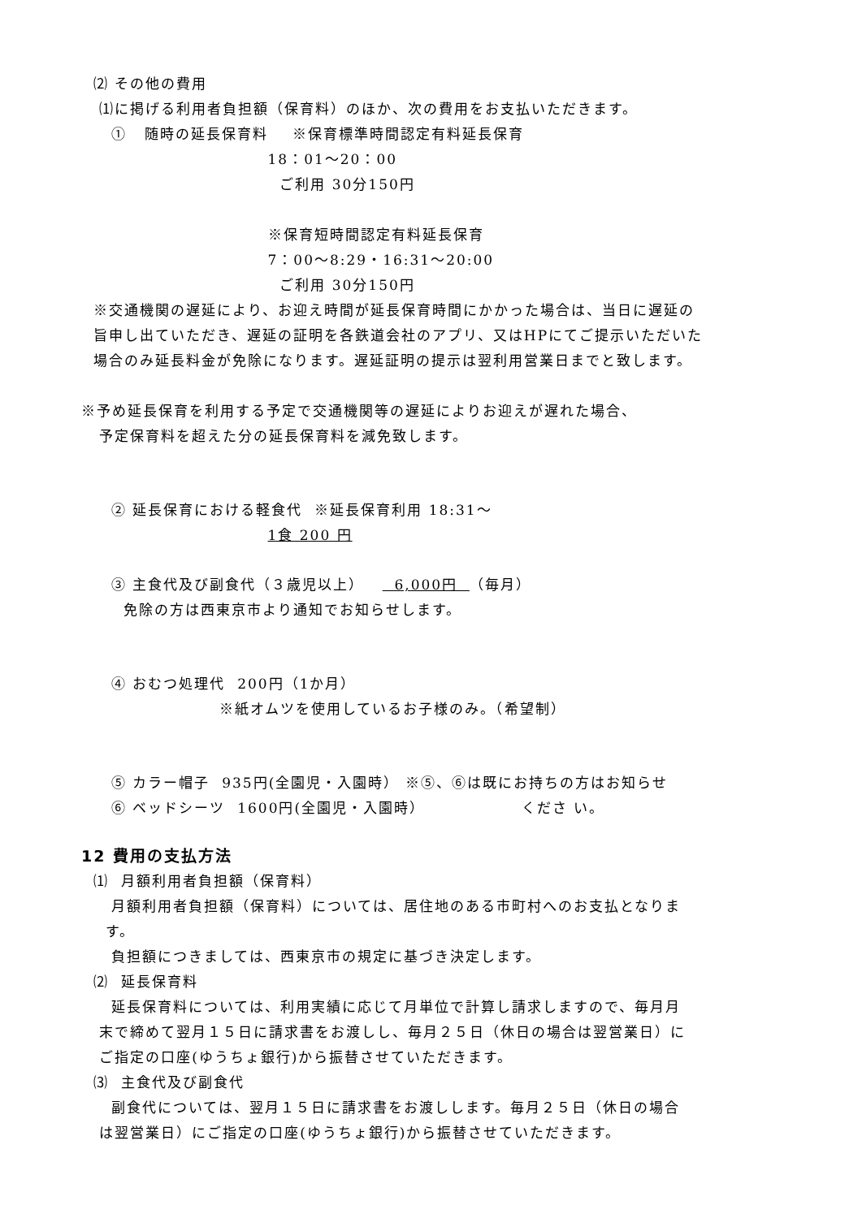⑵ その他の費用
⑴に掲げる利用者負担額（保育料）のほか、次の費用をお支払いただきます。
① 随時の延長保育料 ※保育標準時間認定有料延長保育
18：01～20：00
ご利用 30分150円
※保育短時間認定有料延長保育
7：00～8:29・16:31～20:00
ご利用 30分150円
※交通機関の遅延により、お迎え時間が延長保育時間にかかった場合は、当日に遅延の
旨申し出ていただき、遅延の証明を各鉄道会社のアプリ、又はHPにてご提示いただいた
場合のみ延長料金が免除になります。遅延証明の提示は翌利用営業日までと致します。
※予め延長保育を利用する予定で交通機関等の遅延によりお迎えが遅れた場合、
予定保育料を超えた分の延長保育料を減免致します。
② 延長保育における軽食代 ※延長保育利用 18:31～
1食 200 円
③ 主食代及び副食代（３歳児以上） 6,000円 （毎月）
免除の方は西東京市より通知でお知らせします。
④ おむつ処理代 200円（1か月）
※紙オムツを使用しているお子様のみ。（希望制）
⑤ カラー帽子 935円(全園児・入園時） ※⑤、⑥は既にお持ちの方はお知らせ
⑥ ベッドシーツ 1600円(全園児・入園時） くださ い。
12 費用の支払方法
⑴ 月額利用者負担額（保育料）
月額利用者負担額（保育料）については、居住地のある市町村へのお支払となりま
す。
負担額につきましては、西東京市の規定に基づき決定します。
⑵ 延長保育料
延長保育料については、利用実績に応じて月単位で計算し請求しますので、毎月月
末で締めて翌月１５日に請求書をお渡しし、毎月２５日（休日の場合は翌営業日）に
ご指定の口座(ゆうちょ銀行)から振替させていただきます。
⑶ 主食代及び副食代
副食代については、翌月１５日に請求書をお渡しします。毎月２５日（休日の場合
は翌営業日）にご指定の口座(ゆうちょ銀行)から振替させていただきます。